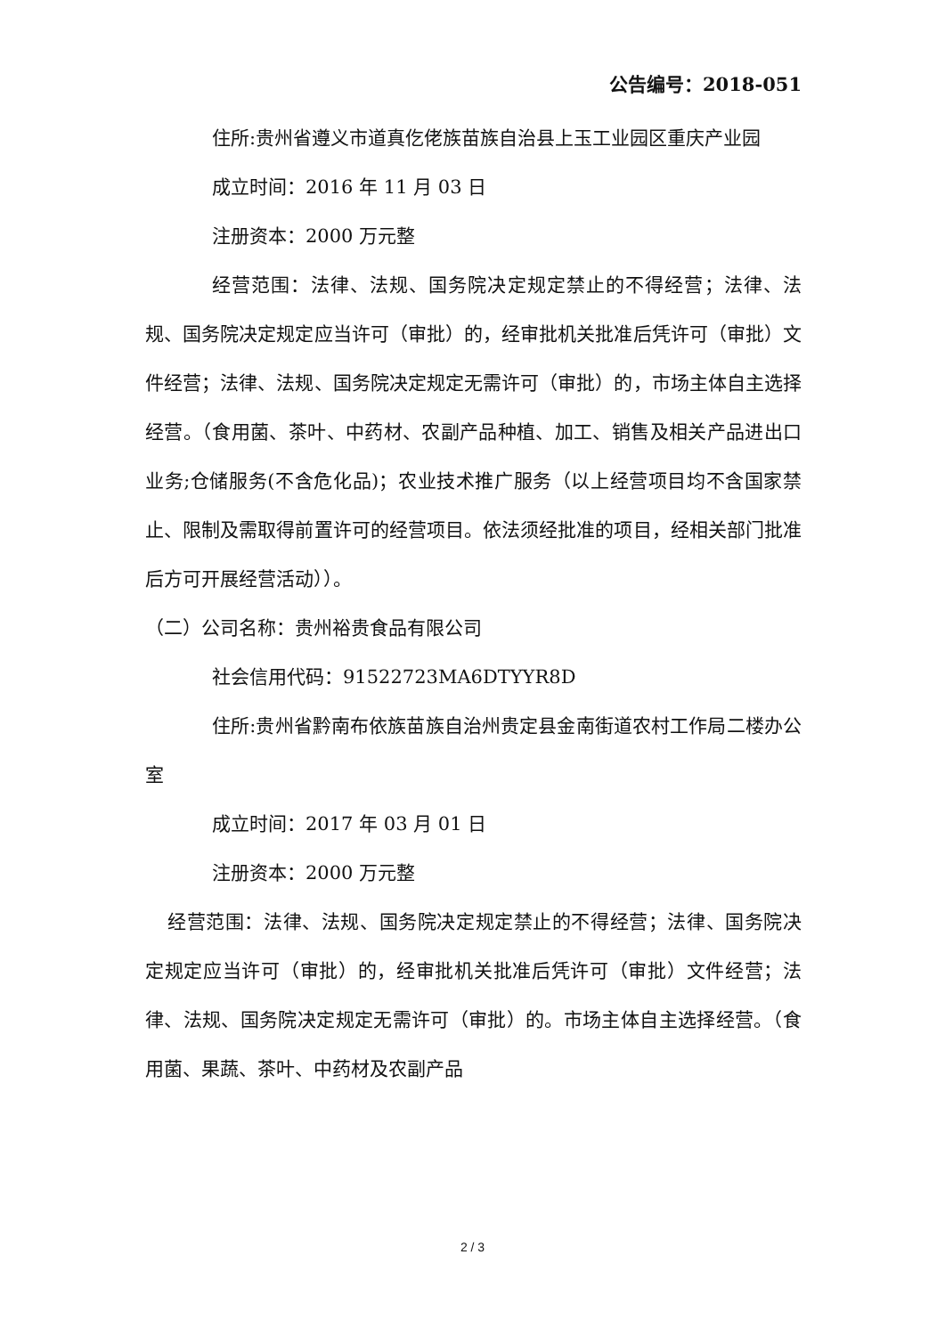公告编号：2018-051
住所:贵州省遵义市道真仡佬族苗族自治县上玉工业园区重庆产业园
成立时间：2016 年 11 月 03 日
注册资本：2000 万元整
经营范围：法律、法规、国务院决定规定禁止的不得经营；法律、法规、国务院决定规定应当许可（审批）的，经审批机关批准后凭许可（审批）文件经营；法律、法规、国务院决定规定无需许可（审批）的，市场主体自主选择经营。（食用菌、茶叶、中药材、农副产品种植、加工、销售及相关产品进出口业务;仓储服务(不含危化品)；农业技术推广服务（以上经营项目均不含国家禁止、限制及需取得前置许可的经营项目。依法须经批准的项目，经相关部门批准后方可开展经营活动））。
（二）公司名称：贵州裕贵食品有限公司
社会信用代码：91522723MA6DTYYR8D
住所:贵州省黔南布依族苗族自治州贵定县金南街道农村工作局二楼办公室
成立时间：2017 年 03 月 01 日
注册资本：2000 万元整
经营范围：法律、法规、国务院决定规定禁止的不得经营；法律、国务院决定规定应当许可（审批）的，经审批机关批准后凭许可（审批）文件经营；法律、法规、国务院决定规定无需许可（审批）的。市场主体自主选择经营。（食用菌、果蔬、茶叶、中药材及农副产品
2 / 3